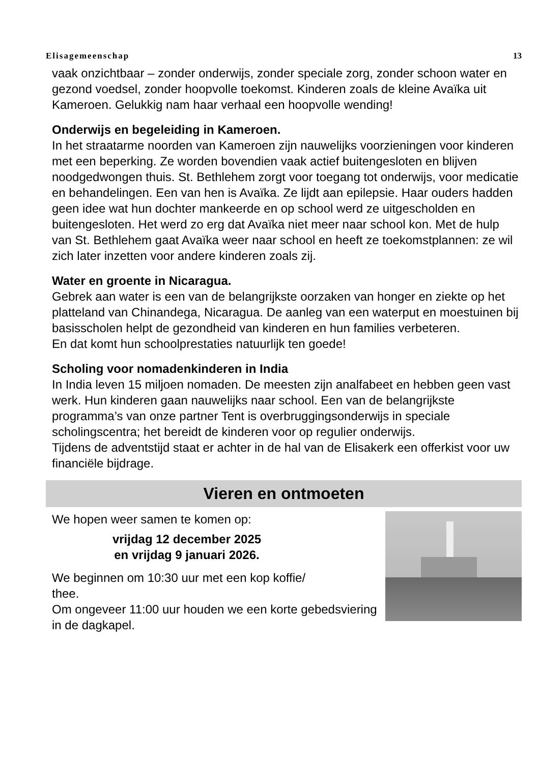Elisagemeenschap 13
vaak onzichtbaar – zonder onderwijs, zonder speciale zorg, zonder schoon water en gezond voedsel, zonder hoopvolle toekomst. Kinderen zoals de kleine Avaïka uit Kameroen. Gelukkig nam haar verhaal een hoopvolle wending!
Onderwijs en begeleiding in Kameroen.
In het straatarme noorden van Kameroen zijn nauwelijks voorzieningen voor kinderen met een beperking. Ze worden bovendien vaak actief buitengesloten en blijven noodgedwongen thuis. St. Bethlehem zorgt voor toegang tot onderwijs, voor medicatie en behandelingen. Een van hen is Avaïka. Ze lijdt aan epilepsie. Haar ouders hadden geen idee wat hun dochter mankeerde en op school werd ze uitgescholden en buitengesloten. Het werd zo erg dat Avaïka niet meer naar school kon. Met de hulp van St. Bethlehem gaat Avaïka weer naar school en heeft ze toekomstplannen: ze wil zich later inzetten voor andere kinderen zoals zij.
Water en groente in Nicaragua.
Gebrek aan water is een van de belangrijkste oorzaken van honger en ziekte op het platteland van Chinandega, Nicaragua. De aanleg van een waterput en moestuinen bij basisscholen helpt de gezondheid van kinderen en hun families verbeteren.
En dat komt hun schoolprestaties natuurlijk ten goede!
Scholing voor nomadenkinderen in India
In India leven 15 miljoen nomaden. De meesten zijn analfabeet en hebben geen vast werk. Hun kinderen gaan nauwelijks naar school. Een van de belangrijkste programma’s van onze partner Tent is overbruggingsonderwijs in speciale scholingscentra; het bereidt de kinderen voor op regulier onderwijs.
Tijdens de adventstijd staat er achter in de hal van de Elisakerk een offerkist voor uw financiële bijdrage.
Vieren en ontmoeten
We hopen weer samen te komen op:
vrijdag 12 december 2025
en vrijdag 9 januari 2026.
We beginnen om 10:30 uur met een kop koffie/
thee.
Om ongeveer 11:00 uur houden we een korte gebedsviering in de dagkapel.